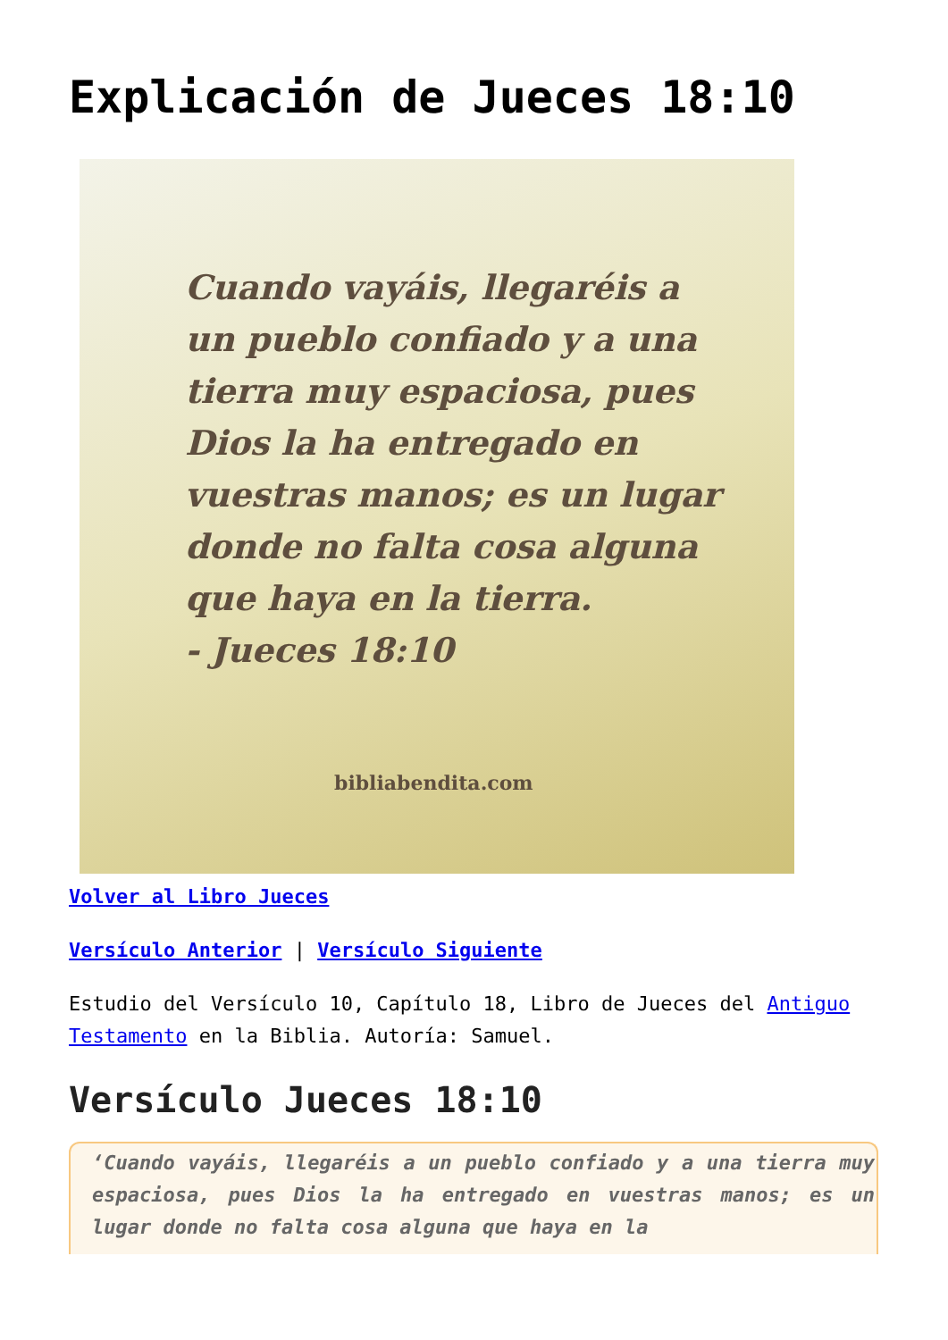Explicación de Jueces 18:10
Cuando vayáis, llegaréis a un pueblo confiado y a una tierra muy espaciosa, pues Dios la ha entregado en vuestras manos; es un lugar donde no falta cosa alguna que haya en la tierra.
- Jueces 18:10
bibliabendita.com
Volver al Libro Jueces
Versículo Anterior | Versículo Siguiente
Estudio del Versículo 10, Capítulo 18, Libro de Jueces del Antiguo Testamento en la Biblia. Autoría: Samuel.
Versículo Jueces 18:10
‘Cuando vayáis, llegaréis a un pueblo confiado y a una tierra muy espaciosa, pues Dios la ha entregado en vuestras manos; es un lugar donde no falta cosa alguna que haya en la